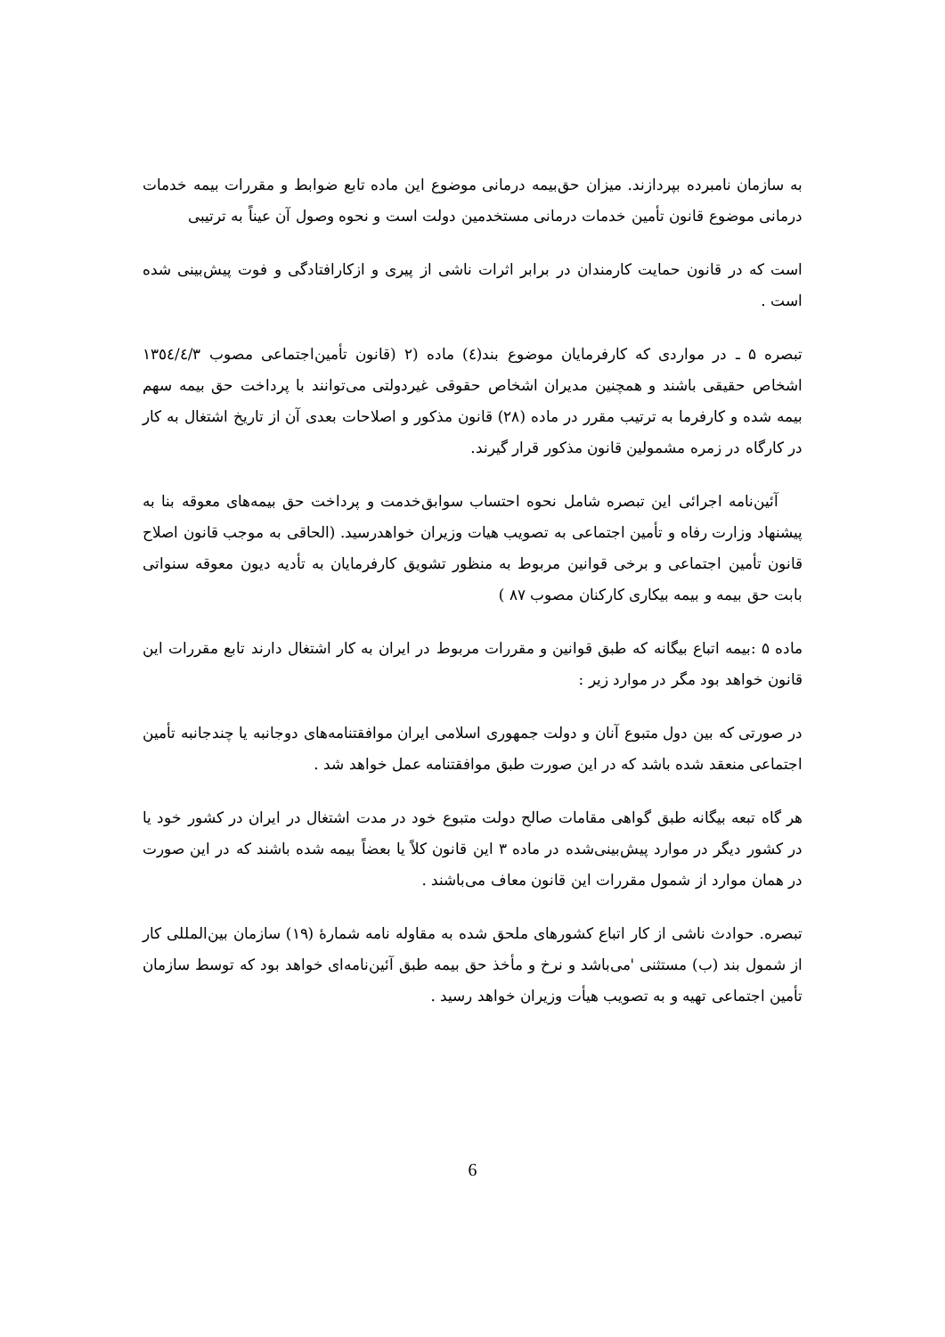به سازمان نامبرده بپردازند. میزان حق‌بیمه درمانی موضوع این ماده تابع ضوابط و مقررات بیمه خدمات درمانی موضوع قانون تأمین خدمات درمانی مستخدمین دولت است و نحوه وصول آن عیناً به ترتیبی
است که در قانون حمایت کارمندان در برابر اثرات ناشی از پیری و ازکارافتادگی و فوت پیش‌بینی شده است .
تبصره ۵ ـ در مواردی که کارفرمایان موضوع بند(٤) ماده (۲ (قانون تأمین‌اجتماعی مصوب ۱۳٥٤/٤/۳ اشخاص حقیقی باشند و همچنین مدیران اشخاص حقوقی غیردولتی می‌توانند با پرداخت حق بیمه سهم بیمه شده و کارفرما به ترتیب مقرر در ماده (۲۸) قانون مذکور و اصلاحات بعدی آن از تاریخ اشتغال به کار در کارگاه در زمره مشمولین قانون مذکور قرار گیرند.
آئین‌نامه اجرائی این تبصره شامل نحوه احتساب سوابق‌خدمت و پرداخت حق بیمه‌های معوقه بنا به پیشنهاد وزارت رفاه و تأمین اجتماعی به تصویب هیات وزیران خواهدرسید. (الحاقی به موجب قانون اصلاح قانون تأمین اجتماعی و برخی قوانین مربوط به منظور تشویق کارفرمایان به تأدیه دیون معوقه سنواتی بابت حق بیمه و بیمه بیکاری کارکنان مصوب ۸۷ )
ماده ۵ :بیمه اتباع بیگانه که طبق قوانین و مقررات مربوط در ایران به کار اشتغال دارند تابع مقررات این قانون خواهد بود مگر در موارد زیر :
در صورتی که بین دول متبوع آنان و دولت جمهوری اسلامی ایران موافقتنامه‌های دوجانبه یا چندجانبه تأمین اجتماعی منعقد شده باشد که در این صورت طبق موافقتنامه عمل خواهد شد .
هر گاه تبعه بیگانه طبق گواهی مقامات صالح دولت متبوع خود در مدت اشتغال در ایران در کشور خود یا در کشور دیگر در موارد پیش‌بینی‌شده در ماده ۳ این قانون کلاً یا بعضاً بیمه شده باشند که در این صورت در همان موارد از شمول مقررات این قانون معاف می‌باشند .
تبصره. حوادث ناشی از کار اتباع کشورهای ملحق شده به مقاوله نامه شمارهٔ (۱۹) سازمان بین‌المللی کار از شمول بند (ب) مستثنی 'می‌باشد و نرخ و مأخذ حق بیمه طبق آئین‌نامه‌ای خواهد بود که توسط سازمان تأمین اجتماعی تهیه و به تصویب هیأت وزیران خواهد رسید .
6